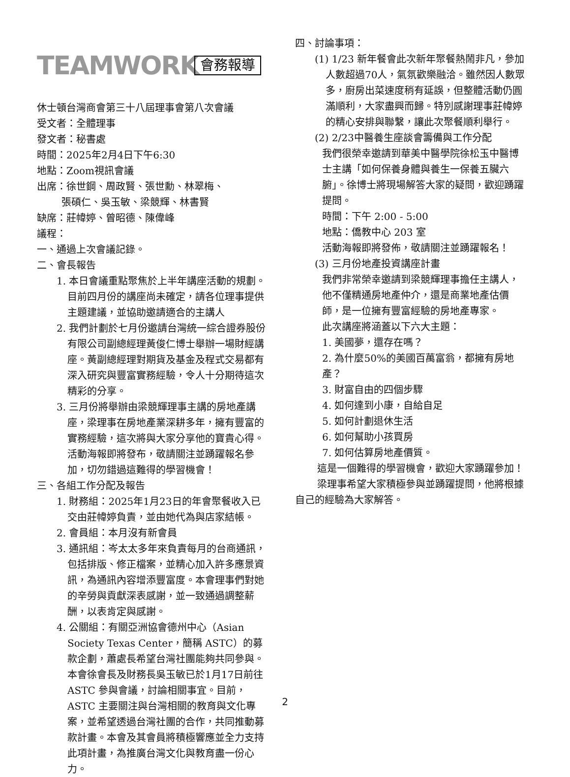TEAMWORK
會務報導
休士頓台灣商會第三十八屆理事會第八次會議
受文者：全體理事
發文者：秘書處
時間：2025年2月4日下午6:30
地點：Zoom視訊會議
出席：徐世鋼、周政賢、張世勳、林翠梅、
   張碩仁、吳玉敏、梁競輝、林書賢
缺席：莊幃婷、曾昭德、陳偉峰
議程：
一、通過上次會議記錄。
二、會長報告
1. 本日會議重點聚焦於上半年講座活動的規劃。目前四月份的講座尚未確定，請各位理事提供主題建議，並協助邀請適合的主講人
2. 我們計劃於七月份邀請台灣統一綜合證券股份有限公司副總經理黃俊仁博士舉辦一場財經講座。黃副總經理對期貨及基金及程式交易都有深入研究與豐富實務經驗，令人十分期待這次精彩的分享。
3. 三月份將舉辦由梁競輝理事主講的房地產講座，梁理事在房地產業深耕多年，擁有豐富的實務經驗，這次將與大家分享他的寶貴心得。活動海報即將發布，敬請關注並踴躍報名參加，切勿錯過這難得的學習機會！
三、各組工作分配及報告
1. 財務組：2025年1月23日的年會聚餐收入已交由莊幃婷負責，並由她代為與店家結帳。
2. 會員組：本月沒有新會員
3. 通訊組：岑太太多年來負責每月的台商通訊，包括排版、修正檔案，並精心加入許多應景資訊，為通訊內容增添豐富度。本會理事們對她的辛勞與貢獻深表感謝，並一致通過調整薪酬，以表肯定與感謝。
4. 公關組：有關亞洲協會德州中心（Asian Society Texas Center，簡稱 ASTC）的募款企劃，蕭處長希望台灣社團能夠共同參與。本會徐會長及財務長吳玉敏已於1月17日前往 ASTC 參與會議，討論相關事宜。目前，ASTC 主要關注與台灣相關的教育與文化專案，並希望透過台灣社團的合作，共同推動募款計畫。本會及其會員將積極響應並全力支持此項計畫，為推廣台灣文化與教育盡一份心力。
四、討論事項：
(1) 1/23 新年餐會此次新年聚餐熱鬧非凡，參加人數超過70人，氣氛歡樂融洽。雖然因人數眾多，廚房出菜速度稍有延誤，但整體活動仍圓滿順利，大家盡興而歸。特別感謝理事莊幃婷的精心安排與聯繫，讓此次聚餐順利舉行。
(2) 2/23中醫養生座談會籌備與工作分配
我們很榮幸邀請到華美中醫學院徐松玉中醫博士主講「如何保養身體與養生一保養五臟六腑」。徐博士將現場解答大家的疑問，歡迎踴躍提問。
時間：下午 2:00 - 5:00
地點：僑教中心 203 室
活動海報即將發佈，敬請關注並踴躍報名！
(3) 三月份地產投資講座計畫
我們非常榮幸邀請到梁競輝理事擔任主講人，他不僅精通房地產仲介，還是商業地產估價師，是一位擁有豐富經驗的房地產專家。
此次講座將涵蓋以下六大主題：
1. 美國夢，還存在嗎？
2. 為什麼50%的美國百萬富翁，都擁有房地產？
3. 財富自由的四個步驟
4. 如何達到小康，自給自足
5. 如何計劃退休生活
6. 如何幫助小孩買房
7. 如何估算房地產價質。
這是一個難得的學習機會，歡迎大家踴躍參加！
梁理事希望大家積極參與並踴躍提問，他將根據自己的經驗為大家解答。
2